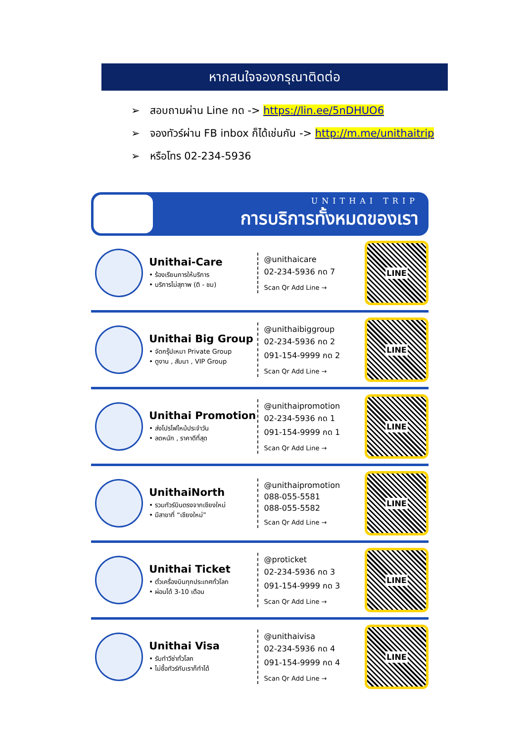หากสนใจจองกรุณาติดต่อ
➢ สอบถามผ่าน Line กด -> https://lin.ee/5nDHUO6
➢ จองทัวร์ผ่าน FB inbox ก็ได้เช่นกัน -> http://m.me/unithaitrip
➢ หรือโทร 02-234-5936
UNITHAI TRIP
การบริการทั้งหมดของเรา
Unithai-Care
• ร้องเรียนการให้บริการ
• บริการไม่สุภาพ (ติ - ชม)
@unithaicare
02-234-5936 กด 7
Scan Qr Add Line →
LINE
Unithai Big Group
• จัดกรุ๊ปเหมา Private Group
• ดูงาน , สัมนา , VIP Group
@unithaibiggroup
02-234-5936 กด 2
091-154-9999 กด 2
Scan Qr Add Line →
LINE
Unithai Promotion
• ส่งโปรไฟไหม้ประจำวัน
• ลดหนัก , ราคาดีที่สุด
@unithaipromotion
02-234-5936 กด 1
091-154-9999 กด 1
Scan Qr Add Line →
LINE
UnithaiNorth
• รวมทัวร์บินตรงจากเชียงใหม่
• มีสาขาที่ “เชียงใหม่”
@unithaipromotion
088-055-5581
088-055-5582
Scan Qr Add Line →
LINE
Unithai Ticket
• ตั๋วเครื่องบินทุกประเทศทั่วโลก
• ผ่อนได้ 3-10 เดือน
@proticket
02-234-5936 กด 3
091-154-9999 กด 3
Scan Qr Add Line →
LINE
Unithai Visa
• รับทำวีซ่าทั่วโลก
• ไม่ซื้อทัวร์กับเราก็ทำได้
@unithaivisa
02-234-5936 กด 4
091-154-9999 กด 4
Scan Qr Add Line →
LINE